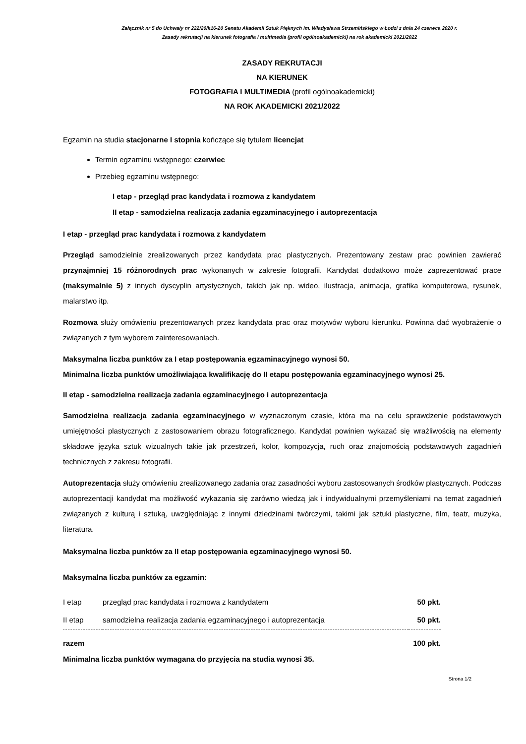Załącznik nr 5 do Uchwały nr 222/20/k16-20 Senatu Akademii Sztuk Pięknych im. Władysława Strzemińskiego w Łodzi z dnia 24 czerwca 2020 r.
Zasady rekrutacji na kierunek fotografia i multimedia (profil ogólnoakademicki) na rok akademicki 2021/2022
ZASADY REKRUTACJI
NA KIERUNEK
FOTOGRAFIA I MULTIMEDIA (profil ogólnoakademicki)
NA ROK AKADEMICKI 2021/2022
Egzamin na studia stacjonarne I stopnia kończące się tytułem licencjat
Termin egzaminu wstępnego: czerwiec
Przebieg egzaminu wstępnego:
I etap - przegląd prac kandydata i rozmowa z kandydatem
II etap - samodzielna realizacja zadania egzaminacyjnego i autoprezentacja
I etap - przegląd prac kandydata i rozmowa z kandydatem
Przegląd samodzielnie zrealizowanych przez kandydata prac plastycznych. Prezentowany zestaw prac powinien zawierać przynajmniej 15 różnorodnych prac wykonanych w zakresie fotografii. Kandydat dodatkowo może zaprezentować prace (maksymalnie 5) z innych dyscyplin artystycznych, takich jak np. wideo, ilustracja, animacja, grafika komputerowa, rysunek, malarstwo itp.
Rozmowa służy omówieniu prezentowanych przez kandydata prac oraz motywów wyboru kierunku. Powinna dać wyobrażenie o związanych z tym wyborem zainteresowaniach.
Maksymalna liczba punktów za I etap postępowania egzaminacyjnego wynosi 50.
Minimalna liczba punktów umożliwiająca kwalifikację do II etapu postępowania egzaminacyjnego wynosi 25.
II etap - samodzielna realizacja zadania egzaminacyjnego i autoprezentacja
Samodzielna realizacja zadania egzaminacyjnego w wyznaczonym czasie, która ma na celu sprawdzenie podstawowych umiejętności plastycznych z zastosowaniem obrazu fotograficznego. Kandydat powinien wykazać się wrażliwością na elementy składowe języka sztuk wizualnych takie jak przestrzeń, kolor, kompozycja, ruch oraz znajomością podstawowych zagadnień technicznych z zakresu fotografii.
Autoprezentacja służy omówieniu zrealizowanego zadania oraz zasadności wyboru zastosowanych środków plastycznych. Podczas autoprezentacji kandydat ma możliwość wykazania się zarówno wiedzą jak i indywidualnymi przemyśleniami na temat zagadnień związanych z kulturą i sztuką, uwzględniając z innymi dziedzinami twórczymi, takimi jak sztuki plastyczne, film, teatr, muzyka, literatura.
Maksymalna liczba punktów za II etap postępowania egzaminacyjnego wynosi 50.
Maksymalna liczba punktów za egzamin:
| I etap | przegląd prac kandydata i rozmowa z kandydatem | 50 pkt. |
| II etap | samodzielna realizacja zadania egzaminacyjnego i autoprezentacja | 50 pkt. |
| razem 100 pkt. | | |
Minimalna liczba punktów wymagana do przyjęcia na studia wynosi 35.
Strona 1/2